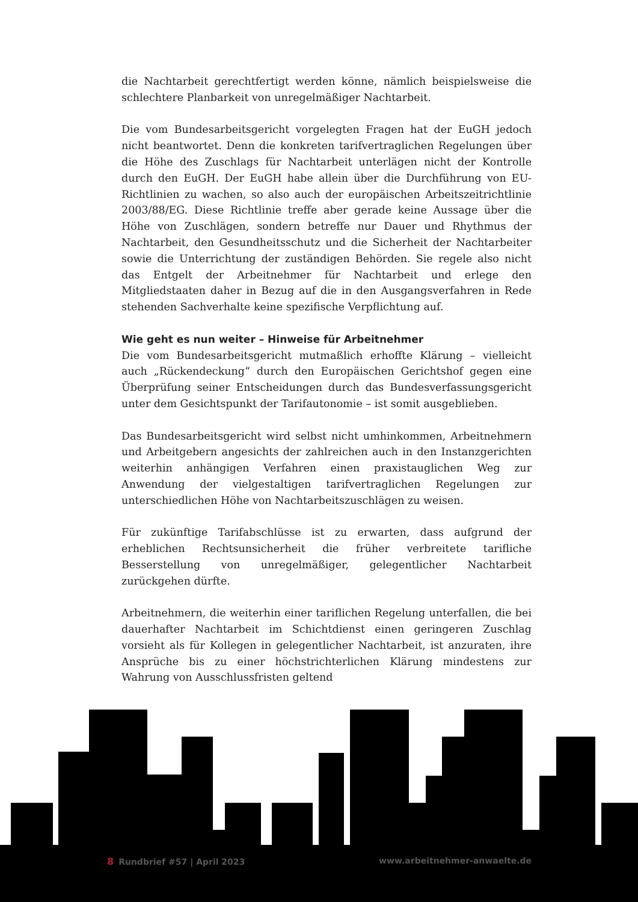die Nachtarbeit gerechtfertigt werden könne, nämlich beispielsweise die schlechtere Planbarkeit von unregelmäßiger Nachtarbeit.
Die vom Bundesarbeitsgericht vorgelegten Fragen hat der EuGH jedoch nicht beantwortet. Denn die konkreten tarifvertraglichen Regelungen über die Höhe des Zuschlags für Nachtarbeit unterlägen nicht der Kontrolle durch den EuGH. Der EuGH habe allein über die Durchführung von EU-Richtlinien zu wachen, so also auch der europäischen Arbeitszeitrichtlinie 2003/88/EG. Diese Richtlinie treffe aber gerade keine Aussage über die Höhe von Zuschlägen, sondern betreffe nur Dauer und Rhythmus der Nachtarbeit, den Gesundheitsschutz und die Sicherheit der Nachtarbeiter sowie die Unterrichtung der zuständigen Behörden. Sie regele also nicht das Entgelt der Arbeitnehmer für Nachtarbeit und erlege den Mitgliedstaaten daher in Bezug auf die in den Ausgangsverfahren in Rede stehenden Sachverhalte keine spezifische Verpflichtung auf.
Wie geht es nun weiter – Hinweise für Arbeitnehmer
Die vom Bundesarbeitsgericht mutmaßlich erhoffte Klärung – vielleicht auch „Rückendeckung“ durch den Europäischen Gerichtshof gegen eine Überprüfung seiner Entscheidungen durch das Bundesverfassungsgericht unter dem Gesichtspunkt der Tarifautonomie – ist somit ausgeblieben.
Das Bundesarbeitsgericht wird selbst nicht umhinkommen, Arbeitnehmern und Arbeitgebern angesichts der zahlreichen auch in den Instanzgerichten weiterhin anhängigen Verfahren einen praxistauglichen Weg zur Anwendung der vielgestaltigen tarifvertraglichen Regelungen zur unterschiedlichen Höhe von Nachtarbeitszuschlägen zu weisen.
Für zukünftige Tarifabschlüsse ist zu erwarten, dass aufgrund der erheblichen Rechtsunsicherheit die früher verbreitete tarifliche Besserstellung von unregelmäßiger, gelegentlicher Nachtarbeit zurückgehen dürfte.
Arbeitnehmern, die weiterhin einer tariflichen Regelung unterfallen, die bei dauerhafter Nachtarbeit im Schichtdienst einen geringeren Zuschlag vorsieht als für Kollegen in gelegentlicher Nachtarbeit, ist anzuraten, ihre Ansprüche bis zu einer höchstrichterlichen Klärung mindestens zur Wahrung von Ausschlussfristen geltend
8 Rundbrief #57 | April 2023 www.arbeitnehmer-anwaelte.de